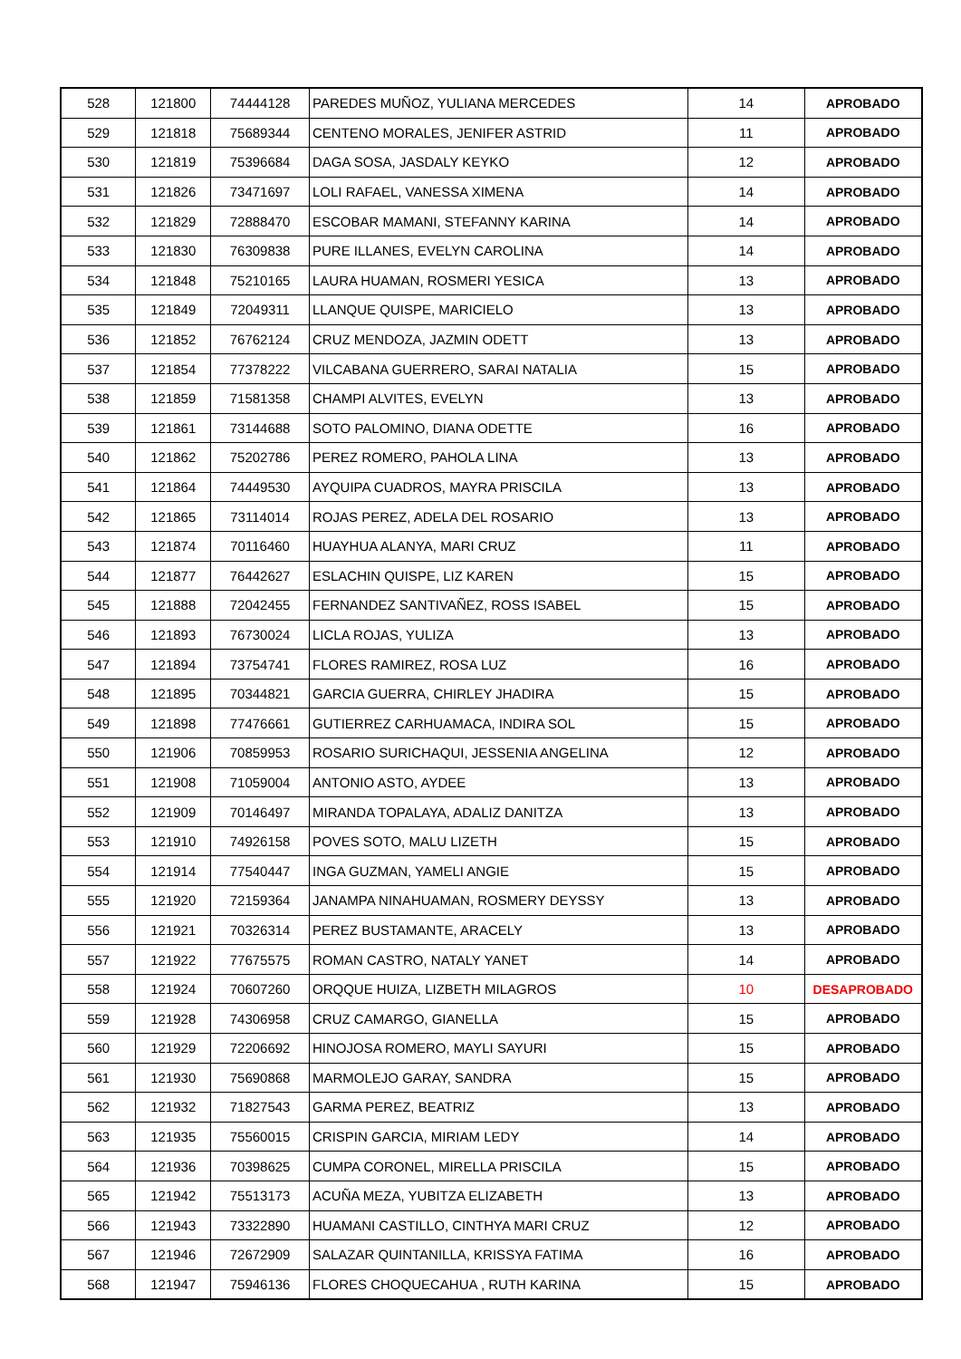| 528 | 121800 | 74444128 | PAREDES MUÑOZ, YULIANA MERCEDES | 14 | APROBADO |
| 529 | 121818 | 75689344 | CENTENO MORALES, JENIFER ASTRID | 11 | APROBADO |
| 530 | 121819 | 75396684 | DAGA SOSA, JASDALY KEYKO | 12 | APROBADO |
| 531 | 121826 | 73471697 | LOLI RAFAEL, VANESSA XIMENA | 14 | APROBADO |
| 532 | 121829 | 72888470 | ESCOBAR MAMANI, STEFANNY KARINA | 14 | APROBADO |
| 533 | 121830 | 76309838 | PURE ILLANES, EVELYN CAROLINA | 14 | APROBADO |
| 534 | 121848 | 75210165 | LAURA HUAMAN, ROSMERI YESICA | 13 | APROBADO |
| 535 | 121849 | 72049311 | LLANQUE QUISPE, MARICIELO | 13 | APROBADO |
| 536 | 121852 | 76762124 | CRUZ MENDOZA, JAZMIN ODETT | 13 | APROBADO |
| 537 | 121854 | 77378222 | VILCABANA GUERRERO, SARAI NATALIA | 15 | APROBADO |
| 538 | 121859 | 71581358 | CHAMPI ALVITES, EVELYN | 13 | APROBADO |
| 539 | 121861 | 73144688 | SOTO PALOMINO, DIANA ODETTE | 16 | APROBADO |
| 540 | 121862 | 75202786 | PEREZ ROMERO, PAHOLA LINA | 13 | APROBADO |
| 541 | 121864 | 74449530 | AYQUIPA CUADROS, MAYRA PRISCILA | 13 | APROBADO |
| 542 | 121865 | 73114014 | ROJAS PEREZ, ADELA DEL ROSARIO | 13 | APROBADO |
| 543 | 121874 | 70116460 | HUAYHUA ALANYA, MARI CRUZ | 11 | APROBADO |
| 544 | 121877 | 76442627 | ESLACHIN QUISPE, LIZ KAREN | 15 | APROBADO |
| 545 | 121888 | 72042455 | FERNANDEZ SANTIVAÑEZ, ROSS ISABEL | 15 | APROBADO |
| 546 | 121893 | 76730024 | LICLA ROJAS, YULIZA | 13 | APROBADO |
| 547 | 121894 | 73754741 | FLORES RAMIREZ, ROSA LUZ | 16 | APROBADO |
| 548 | 121895 | 70344821 | GARCIA GUERRA, CHIRLEY JHADIRA | 15 | APROBADO |
| 549 | 121898 | 77476661 | GUTIERREZ CARHUAMACA, INDIRA SOL | 15 | APROBADO |
| 550 | 121906 | 70859953 | ROSARIO SURICHAQUI, JESSENIA ANGELINA | 12 | APROBADO |
| 551 | 121908 | 71059004 | ANTONIO ASTO, AYDEE | 13 | APROBADO |
| 552 | 121909 | 70146497 | MIRANDA TOPALAYA, ADALIZ DANITZA | 13 | APROBADO |
| 553 | 121910 | 74926158 | POVES SOTO, MALU LIZETH | 15 | APROBADO |
| 554 | 121914 | 77540447 | INGA GUZMAN, YAMELI ANGIE | 15 | APROBADO |
| 555 | 121920 | 72159364 | JANAMPA NINAHUAMAN, ROSMERY DEYSSY | 13 | APROBADO |
| 556 | 121921 | 70326314 | PEREZ BUSTAMANTE, ARACELY | 13 | APROBADO |
| 557 | 121922 | 77675575 | ROMAN CASTRO, NATALY YANET | 14 | APROBADO |
| 558 | 121924 | 70607260 | ORQQUE HUIZA, LIZBETH MILAGROS | 10 | DESAPROBADO |
| 559 | 121928 | 74306958 | CRUZ CAMARGO, GIANELLA | 15 | APROBADO |
| 560 | 121929 | 72206692 | HINOJOSA ROMERO, MAYLI SAYURI | 15 | APROBADO |
| 561 | 121930 | 75690868 | MARMOLEJO GARAY, SANDRA | 15 | APROBADO |
| 562 | 121932 | 71827543 | GARMA PEREZ, BEATRIZ | 13 | APROBADO |
| 563 | 121935 | 75560015 | CRISPIN GARCIA, MIRIAM LEDY | 14 | APROBADO |
| 564 | 121936 | 70398625 | CUMPA CORONEL, MIRELLA PRISCILA | 15 | APROBADO |
| 565 | 121942 | 75513173 | ACUÑA MEZA, YUBITZA ELIZABETH | 13 | APROBADO |
| 566 | 121943 | 73322890 | HUAMANI CASTILLO, CINTHYA MARI CRUZ | 12 | APROBADO |
| 567 | 121946 | 72672909 | SALAZAR QUINTANILLA, KRISSYA FATIMA | 16 | APROBADO |
| 568 | 121947 | 75946136 | FLORES CHOQUECAHUA , RUTH KARINA | 15 | APROBADO |